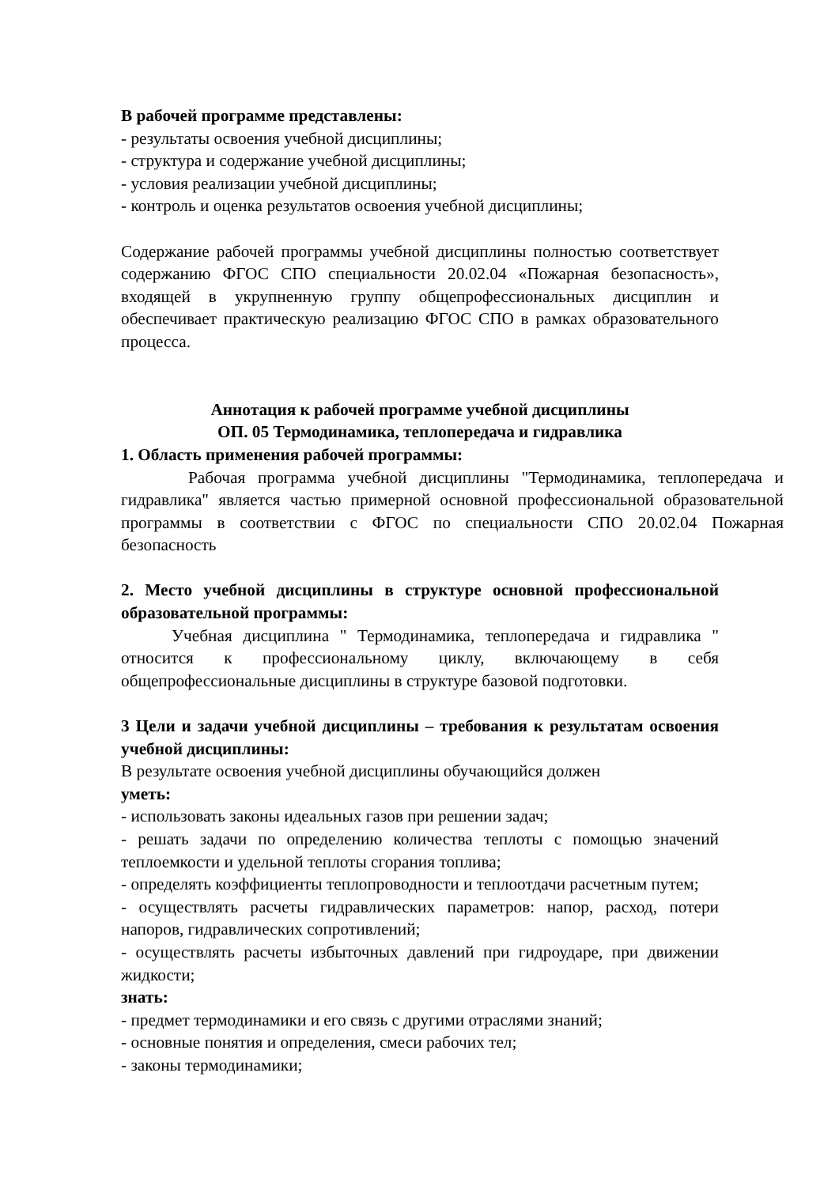В рабочей программе представлены:
- результаты освоения учебной дисциплины;
- структура и содержание учебной дисциплины;
- условия реализации учебной дисциплины;
- контроль и оценка результатов освоения учебной дисциплины;
Содержание рабочей программы учебной дисциплины полностью соответствует содержанию ФГОС СПО специальности 20.02.04 «Пожарная безопасность», входящей в укрупненную группу общепрофессиональных дисциплин и обеспечивает практическую реализацию ФГОС СПО в рамках образовательного процесса.
Аннотация к рабочей программе учебной дисциплины
ОП. 05 Термодинамика, теплопередача и гидравлика
1. Область применения рабочей программы:
Рабочая программа учебной дисциплины "Термодинамика, теплопередача и гидравлика" является частью примерной основной профессиональной образовательной программы в соответствии с ФГОС по специальности СПО 20.02.04 Пожарная безопасность
2. Место учебной дисциплины в структуре основной профессиональной образовательной программы:
Учебная дисциплина " Термодинамика, теплопередача и гидравлика " относится к профессиональному циклу, включающему в себя общепрофессиональные дисциплины в структуре базовой подготовки.
3 Цели и задачи учебной дисциплины – требования к результатам освоения учебной дисциплины:
В результате освоения учебной дисциплины обучающийся должен
уметь:
- использовать законы идеальных газов при решении задач;
- решать задачи по определению количества теплоты с помощью значений теплоемкости и удельной теплоты сгорания топлива;
- определять коэффициенты теплопроводности и теплоотдачи расчетным путем;
- осуществлять расчеты гидравлических параметров: напор, расход, потери напоров, гидравлических сопротивлений;
- осуществлять расчеты избыточных давлений при гидроударе, при движении жидкости;
знать:
- предмет термодинамики и его связь с другими отраслями знаний;
- основные понятия и определения, смеси рабочих тел;
- законы термодинамики;